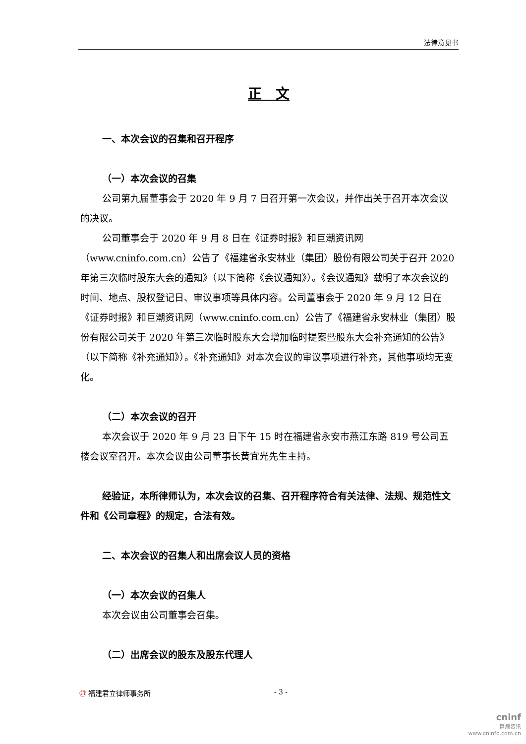法律意见书
正　文
一、本次会议的召集和召开程序
（一）本次会议的召集
公司第九届董事会于 2020 年 9 月 7 日召开第一次会议，并作出关于召开本次会议的决议。
公司董事会于 2020 年 9 月 8 日在《证券时报》和巨潮资讯网（www.cninfo.com.cn）公告了《福建省永安林业（集团）股份有限公司关于召开 2020 年第三次临时股东大会的通知》（以下简称《会议通知》）。《会议通知》载明了本次会议的时间、地点、股权登记日、审议事项等具体内容。公司董事会于 2020 年 9 月 12 日在《证券时报》和巨潮资讯网（www.cninfo.com.cn）公告了《福建省永安林业（集团）股份有限公司关于 2020 年第三次临时股东大会增加临时提案暨股东大会补充通知的公告》（以下简称《补充通知》）。《补充通知》对本次会议的审议事项进行补充，其他事项均无变化。
（二）本次会议的召开
本次会议于 2020 年 9 月 23 日下午 15 时在福建省永安市燕江东路 819 号公司五楼会议室召开。本次会议由公司董事长黄宜光先生主持。
经验证，本所律师认为，本次会议的召集、召开程序符合有关法律、法规、规范性文件和《公司章程》的规定，合法有效。
二、本次会议的召集人和出席会议人员的资格
（一）本次会议的召集人
本次会议由公司董事会召集。
（二）出席会议的股东及股东代理人
㊞ 福建君立律师事务所 - 3 -
cninf
巨潮资讯
www.cninfo.com.cn